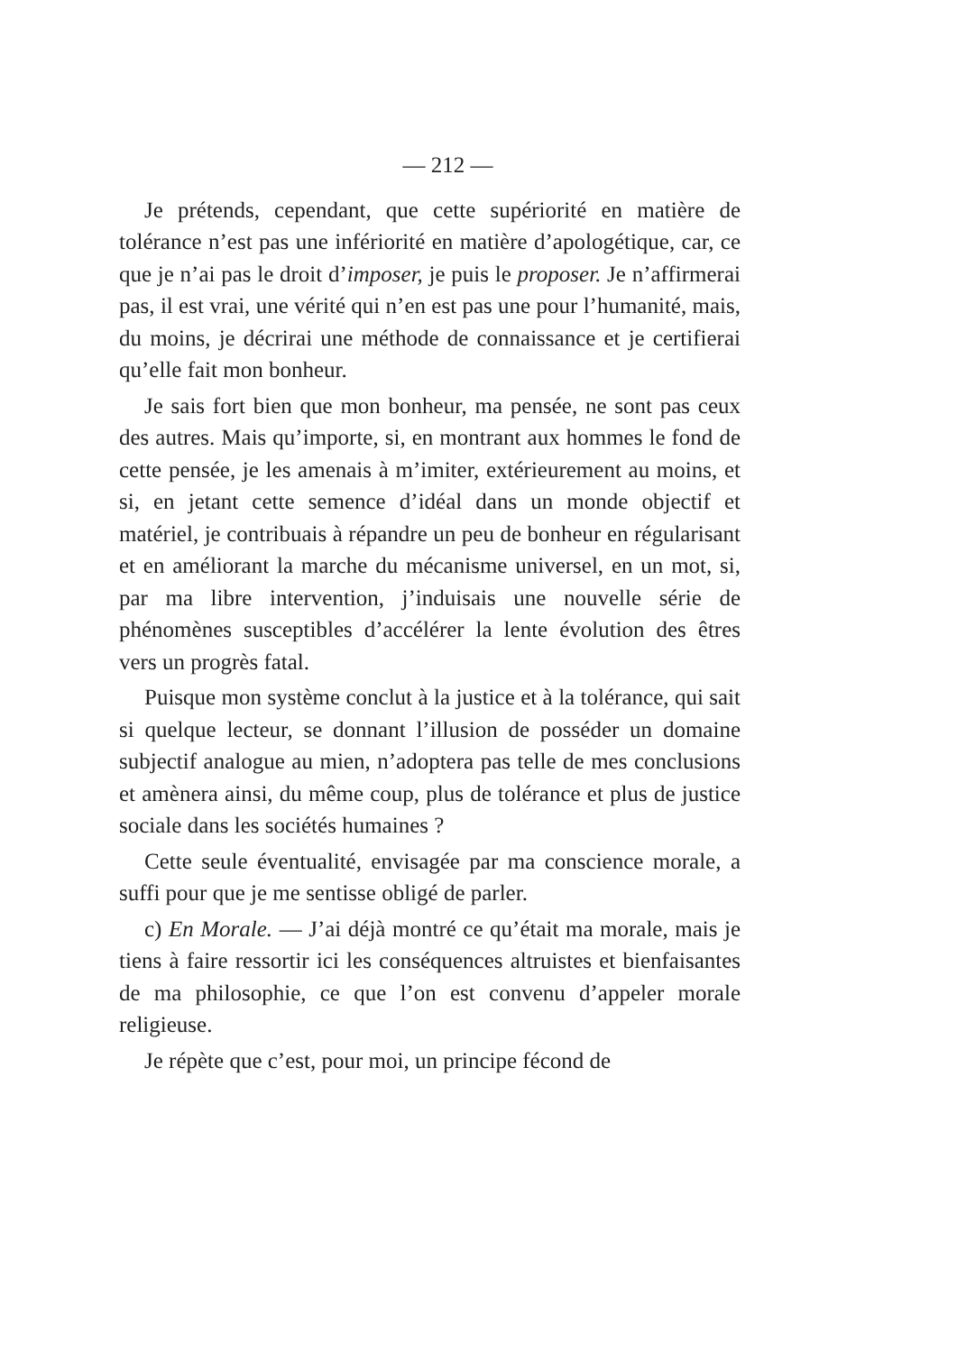— 212 —
Je prétends, cependant, que cette supériorité en matière de tolérance n’est pas une infériorité en matière d’apologétique, car, ce que je n’ai pas le droit d’imposer, je puis le proposer. Je n’affirmerai pas, il est vrai, une vérité qui n’en est pas une pour l’humanité, mais, du moins, je décrirai une méthode de connaissance et je certifierai qu’elle fait mon bonheur.
Je sais fort bien que mon bonheur, ma pensée, ne sont pas ceux des autres. Mais qu’importe, si, en montrant aux hommes le fond de cette pensée, je les amenais à m’imiter, extérieurement au moins, et si, en jetant cette semence d’idéal dans un monde objectif et matériel, je contribuais à répandre un peu de bonheur en régularisant et en améliorant la marche du mécanisme universel, en un mot, si, par ma libre intervention, j’induisais une nouvelle série de phénomènes susceptibles d’accélérer la lente évolution des êtres vers un progrès fatal.
Puisque mon système conclut à la justice et à la tolérance, qui sait si quelque lecteur, se donnant l’illusion de posséder un domaine subjectif analogue au mien, n’adoptera pas telle de mes conclusions et amènera ainsi, du même coup, plus de tolérance et plus de justice sociale dans les sociétés humaines ?
Cette seule éventualité, envisagée par ma conscience morale, a suffi pour que je me sentisse obligé de parler.
c) En Morale. — J’ai déjà montré ce qu’était ma morale, mais je tiens à faire ressortir ici les conséquences altruistes et bienfaisantes de ma philosophie, ce que l’on est convenu d’appeler morale religieuse.
Je répète que c’est, pour moi, un principe fécond de